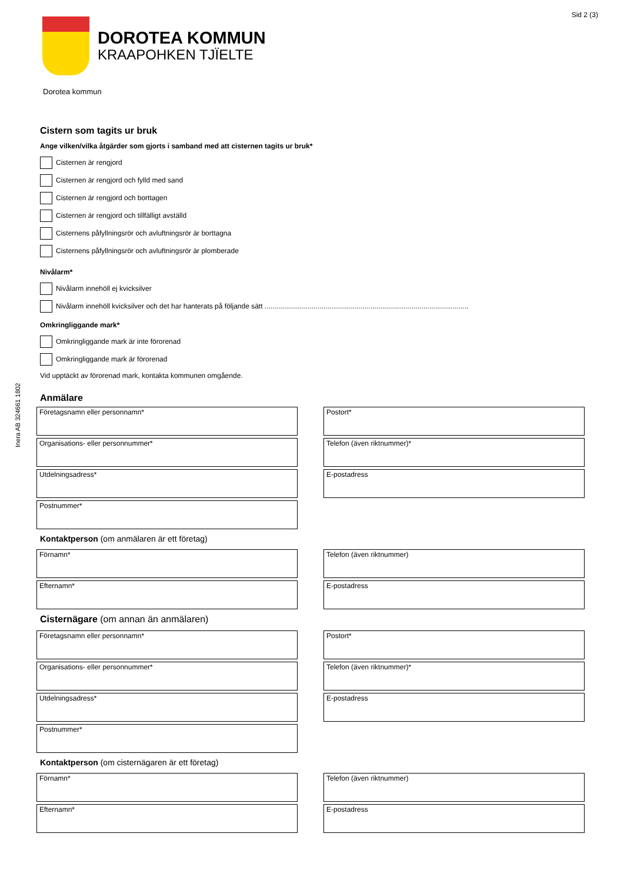Sid 2 (3)
Inera AB 324661 1802
DOROTEA KOMMUN
KRAAPOHKEN TJÏELTE
Dorotea kommun
Cistern som tagits ur bruk
Ange vilken/vilka åtgärder som gjorts i samband med att cisternen tagits ur bruk*
Cisternen är rengjord
Cisternen är rengjord och fylld med sand
Cisternen är rengjord och borttagen
Cisternen är rengjord och tillfälligt avställd
Cisternens påfyllningsrör och avluftningsrör är borttagna
Cisternens påfyllningsrör och avluftningsrör är plomberade
Nivålarm*
Nivålarm innehöll ej kvicksilver
Nivålarm innehöll kvicksilver och det har hanterats på följande sätt ........................................................................................................
Omkringliggande mark*
Omkringliggande mark är inte förorenad
Omkringliggande mark är förorenad
Vid upptäckt av förorenad mark, kontakta kommunen omgående.
Anmälare
Företagsnamn eller personnamn*
Postort*
Organisations- eller personnummer*
Telefon (även riktnummer)*
Utdelningsadress*
E-postadress
Postnummer*
Kontaktperson (om anmälaren är ett företag)
Förnamn*
Telefon (även riktnummer)
Efternamn*
E-postadress
Cisternägare (om annan än anmälaren)
Företagsnamn eller personnamn*
Postort*
Organisations- eller personnummer*
Telefon (även riktnummer)*
Utdelningsadress*
E-postadress
Postnummer*
Kontaktperson (om cisternägaren är ett företag)
Förnamn*
Telefon (även riktnummer)
Efternamn*
E-postadress